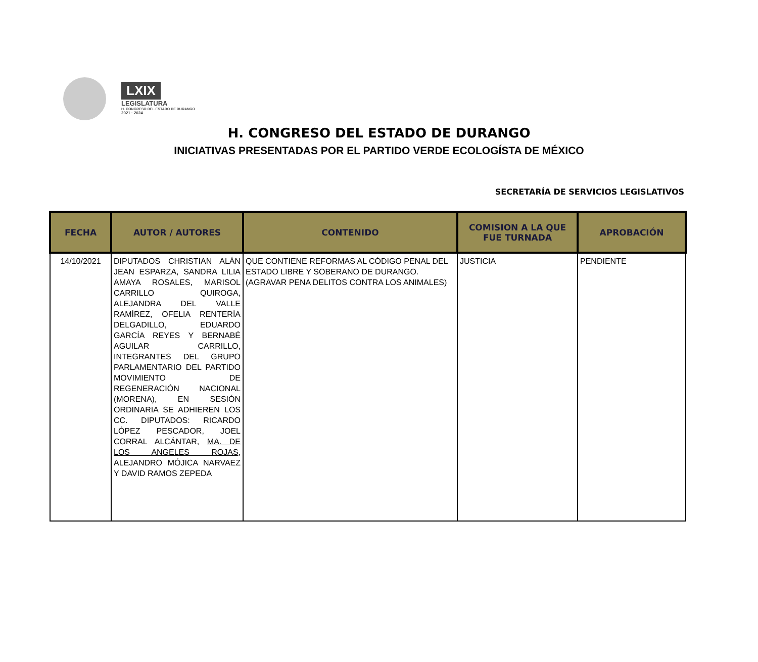LXIX
LEGISLATURA
H. CONGRESO DEL ESTADO DE DURANGO
2021 · 2024
H. CONGRESO DEL ESTADO DE DURANGO
INICIATIVAS PRESENTADAS POR EL PARTIDO VERDE ECOLOGÍSTA DE MÉXICO
SECRETARÍA DE SERVICIOS LEGISLATIVOS
| FECHA | AUTOR / AUTORES | CONTENIDO | COMISION A LA QUE FUE TURNADA | APROBACIÓN |
| --- | --- | --- | --- | --- |
| 14/10/2021 | DIPUTADOS CHRISTIAN ALÁN JEAN ESPARZA, SANDRA LILIA AMAYA ROSALES, MARISOL CARRILLO QUIROGA, ALEJANDRA DEL VALLE RAMÍREZ, OFELIA RENTERÍA DELGADILLO, EDUARDO GARCÍA REYES Y BERNABÉ AGUILAR CARRILLO, INTEGRANTES DEL GRUPO PARLAMENTARIO DEL PARTIDO MOVIMIENTO DE REGENERACIÓN NACIONAL (MORENA), EN SESIÓN ORDINARIA SE ADHIEREN LOS CC. DIPUTADOS: RICARDO LÓPEZ PESCADOR, JOEL CORRAL ALCÁNTAR, MA. DE LOS ANGELES ROJAS , ALEJANDRO MÓJICA NARVAEZ Y DAVID RAMOS ZEPEDA | QUE CONTIENE REFORMAS AL CÓDIGO PENAL DEL ESTADO LIBRE Y SOBERANO DE DURANGO. (AGRAVAR PENA DELITOS CONTRA LOS ANIMALES) | JUSTICIA | PENDIENTE |